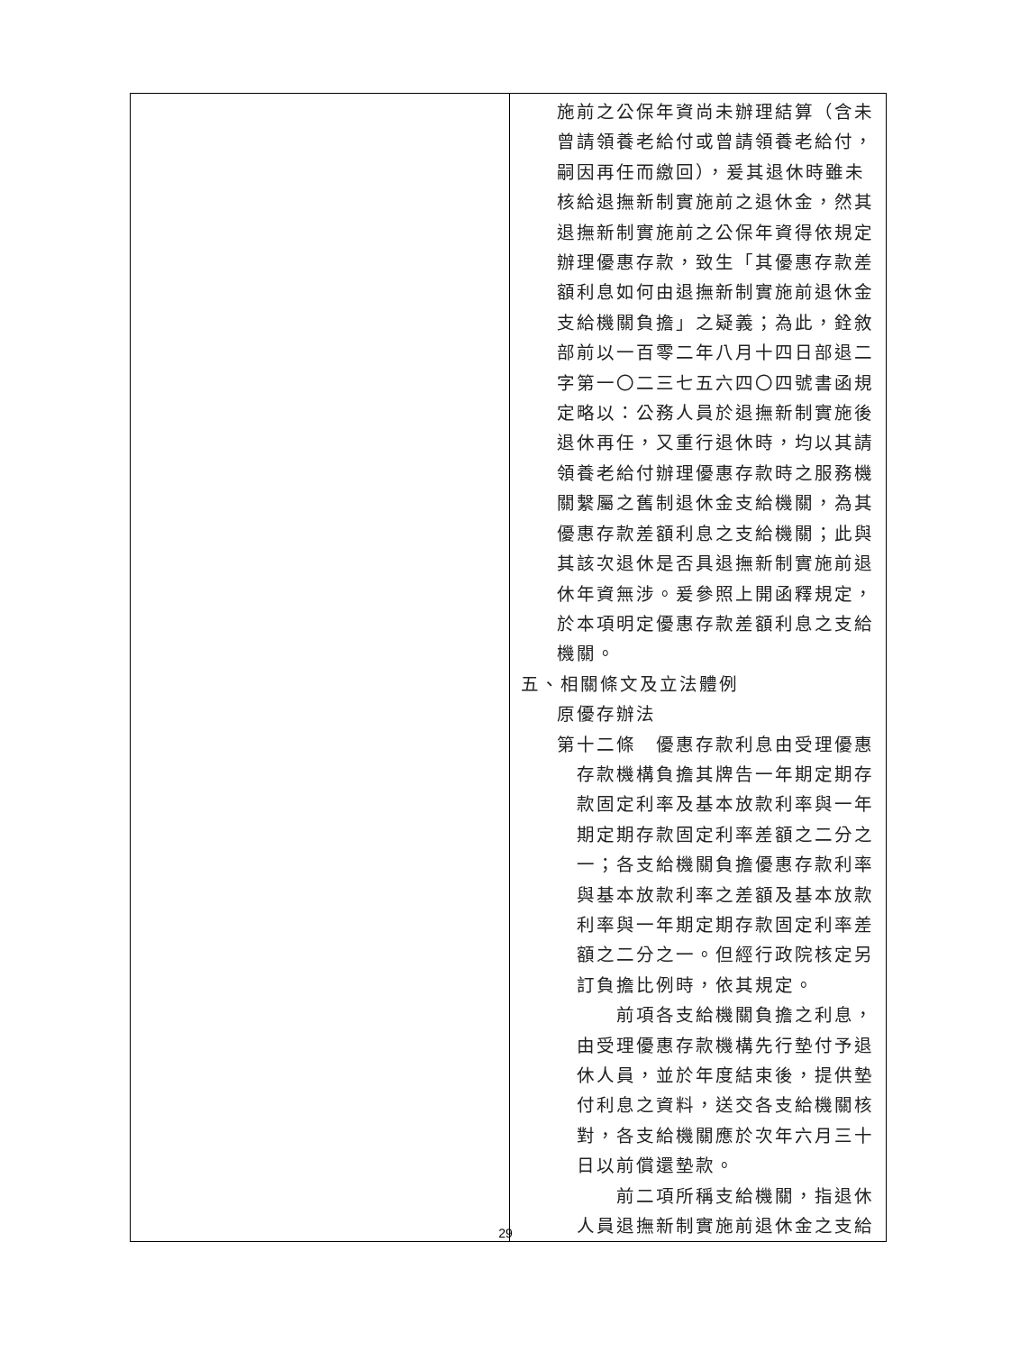| | 施前之公保年資尚未辦理結算（含未曾請領養老給付或曾請領養老給付，嗣因再任而繳回），爰其退休時雖未核給退撫新制實施前之退休金，然其退撫新制實施前之公保年資得依規定辦理優惠存款，致生「其優惠存款差額利息如何由退撫新制實施前退休金支給機關負擔」之疑義；為此，銓敘部前以一百零二年八月十四日部退二字第一〇二三七五六四〇四號書函規定略以：公務人員於退撫新制實施後退休再任，又重行退休時，均以其請領養老給付辦理優惠存款時之服務機關繫屬之舊制退休金支給機關，為其優惠存款差額利息之支給機關；此與其該次退休是否具退撫新制實施前退休年資無涉。爰參照上開函釋規定，於本項明定優惠存款差額利息之支給機關。 五、相關條文及立法體例 原優存辦法 第十二條 優惠存款利息由受理優惠 存款機構負擔其牌告一年期定期存款固定利率及基本放款利率與一年期定期存款固定利率差額之二分之一；各支給機關負擔優惠存款利率與基本放款利率之差額及基本放款利率與一年期定期存款固定利率差額之二分之一。但經行政院核定另訂負擔比例時，依其規定。 前項各支給機關負擔之利息，由受理優惠存款機構先行墊付予退休人員，並於年度結束後，提供墊付利息之資料，送交各支給機關核對，各支給機關應於次年六月三十日以前償還墊款。 前二項所稱支給機關，指退休人員退撫新制實施前退休金之支給 |
29